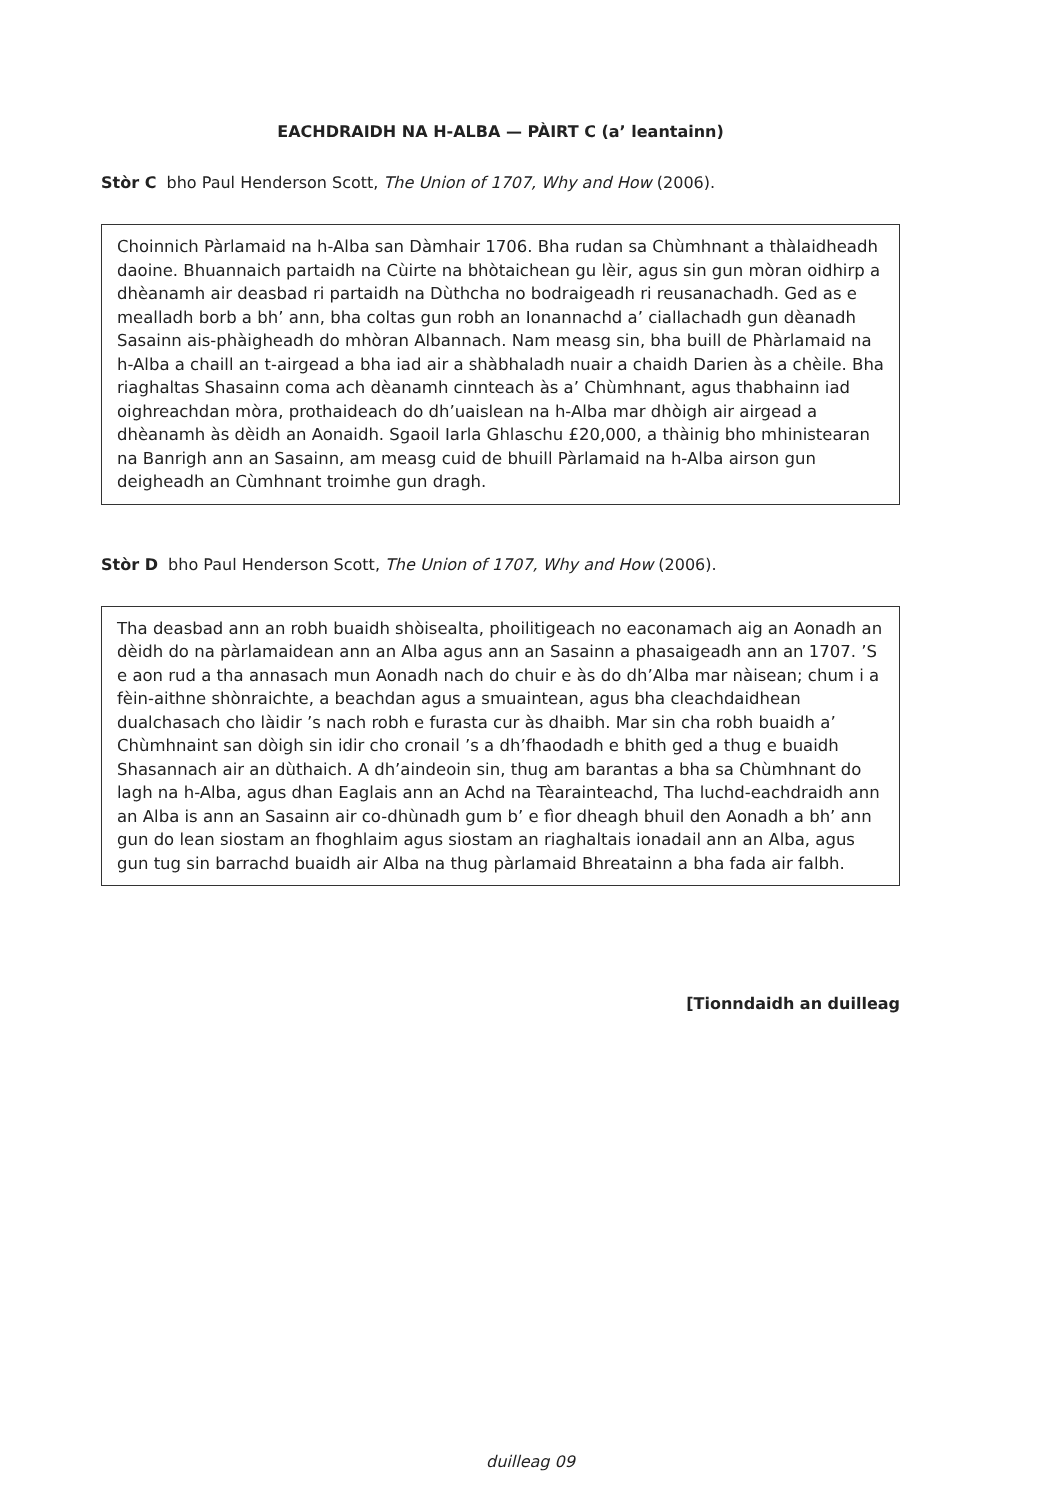EACHDRAIDH NA H-ALBA — PÀIRT C (a’ leantainn)
Stòr C bho Paul Henderson Scott, The Union of 1707, Why and How (2006).
Choinnich Pàrlamaid na h-Alba san Dàmhair 1706. Bha rudan sa Chùmhnant a thàlaidheadh daoine. Bhuannaich partaidh na Cùirte na bhòtaichean gu lèir, agus sin gun mòran oidhirp a dhèanamh air deasbad ri partaidh na Dùthcha no bodraigeadh ri reusanachadh. Ged as e mealladh borb a bh’ ann, bha coltas gun robh an Ionannachd a’ ciallachadh gun dèanadh Sasainn ais-phàigheadh do mhòran Albannach. Nam measg sin, bha buill de Phàrlamaid na h-Alba a chaill an t-airgead a bha iad air a shàbhaladh nuair a chaidh Darien às a chèile. Bha riaghaltas Shasainn coma ach dèanamh cinnteach às a’ Chùmhnant, agus thabhainn iad oighreachdan mòra, prothaideach do dh’uaislean na h-Alba mar dhòigh air airgead a dhèanamh às dèidh an Aonaidh. Sgaoil Iarla Ghlaschu £20,000, a thàinig bho mhinistearan na Banrigh ann an Sasainn, am measg cuid de bhuill Pàrlamaid na h-Alba airson gun deigheadh an Cùmhnant troimhe gun dragh.
Stòr D bho Paul Henderson Scott, The Union of 1707, Why and How (2006).
Tha deasbad ann an robh buaidh shòisealta, phoilitigeach no eaconamach aig an Aonadh an dèidh do na pàrlamaidean ann an Alba agus ann an Sasainn a phasaigeadh ann an 1707. ’S e aon rud a tha annasach mun Aonadh nach do chuir e às do dh’Alba mar nàisean; chum i a fèin-aithne shònraichte, a beachdan agus a smuaintean, agus bha cleachdaidhean dualchasach cho làidir ’s nach robh e furasta cur às dhaibh. Mar sin cha robh buaidh a’ Chùmhnaint san dòigh sin idir cho cronail ’s a dh’fhaodadh e bhith ged a thug e buaidh Shasannach air an dùthaich. A dh’aindeoin sin, thug am barantas a bha sa Chùmhnant do lagh na h-Alba, agus dhan Eaglais ann an Achd na Tèarainteachd, Tha luchd-eachdraidh ann an Alba is ann an Sasainn air co-dhùnadh gum b’ e fìor dheagh bhuil den Aonadh a bh’ ann gun do lean siostam an fhoghlaim agus siostam an riaghaltais ionadail ann an Alba, agus gun tug sin barrachd buaidh air Alba na thug pàrlamaid Bhreatainn a bha fada air falbh.
[Tionndaidh an duilleag
duilleag 09